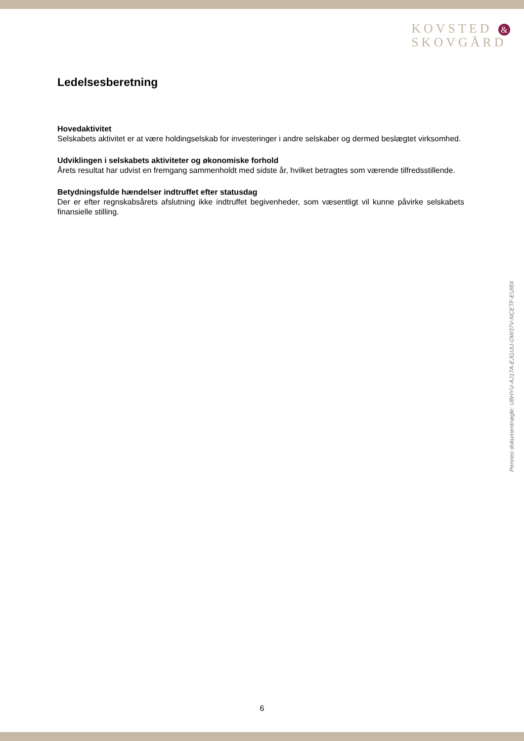KOVSTED &
SKOVGÅRD
Ledelsesberetning
Hovedaktivitet
Selskabets aktivitet er at være holdingselskab for investeringer i andre selskaber og dermed beslægtet virksomhed.
Udviklingen i selskabets aktiviteter og økonomiske forhold
Årets resultat har udvist en fremgang sammenholdt med sidste år, hvilket betragtes som værende tilfredsstillende.
Betydningsfulde hændelser indtruffet efter statusdag
Der er efter regnskabsårets afslutning ikke indtruffet begivenheder, som væsentligt vil kunne påvirke selskabets finansielle stilling.
Penneo dokumentnøgle: U8HYU-AJ17A-EJGUU-OW37V-NCETF-EUI8X
6